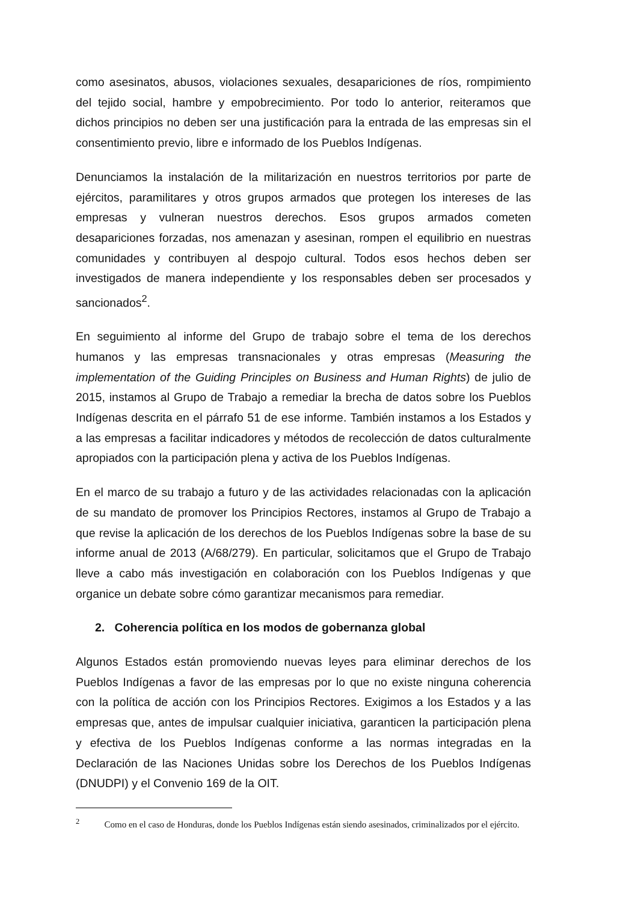como asesinatos, abusos, violaciones sexuales, desapariciones de ríos, rompimiento del tejido social, hambre y empobrecimiento. Por todo lo anterior, reiteramos que dichos principios no deben ser una justificación para la entrada de las empresas sin el consentimiento previo, libre e informado de los Pueblos Indígenas.
Denunciamos la instalación de la militarización en nuestros territorios por parte de ejércitos, paramilitares y otros grupos armados que protegen los intereses de las empresas y vulneran nuestros derechos. Esos grupos armados cometen desapariciones forzadas, nos amenazan y asesinan, rompen el equilibrio en nuestras comunidades y contribuyen al despojo cultural. Todos esos hechos deben ser investigados de manera independiente y los responsables deben ser procesados y sancionados<sup>2</sup>.
En seguimiento al informe del Grupo de trabajo sobre el tema de los derechos humanos y las empresas transnacionales y otras empresas (Measuring the implementation of the Guiding Principles on Business and Human Rights) de julio de 2015, instamos al Grupo de Trabajo a remediar la brecha de datos sobre los Pueblos Indígenas descrita en el párrafo 51 de ese informe. También instamos a los Estados y a las empresas a facilitar indicadores y métodos de recolección de datos culturalmente apropiados con la participación plena y activa de los Pueblos Indígenas.
En el marco de su trabajo a futuro y de las actividades relacionadas con la aplicación de su mandato de promover los Principios Rectores, instamos al Grupo de Trabajo a que revise la aplicación de los derechos de los Pueblos Indígenas sobre la base de su informe anual de 2013 (A/68/279). En particular, solicitamos que el Grupo de Trabajo lleve a cabo más investigación en colaboración con los Pueblos Indígenas y que organice un debate sobre cómo garantizar mecanismos para remediar.
2. Coherencia política en los modos de gobernanza global
Algunos Estados están promoviendo nuevas leyes para eliminar derechos de los Pueblos Indígenas a favor de las empresas por lo que no existe ninguna coherencia con la política de acción con los Principios Rectores. Exigimos a los Estados y a las empresas que, antes de impulsar cualquier iniciativa, garanticen la participación plena y efectiva de los Pueblos Indígenas conforme a las normas integradas en la Declaración de las Naciones Unidas sobre los Derechos de los Pueblos Indígenas (DNUDPI) y el Convenio 169 de la OIT.
<sup>2</sup> Como en el caso de Honduras, donde los Pueblos Indígenas están siendo asesinados, criminalizados por el ejército.